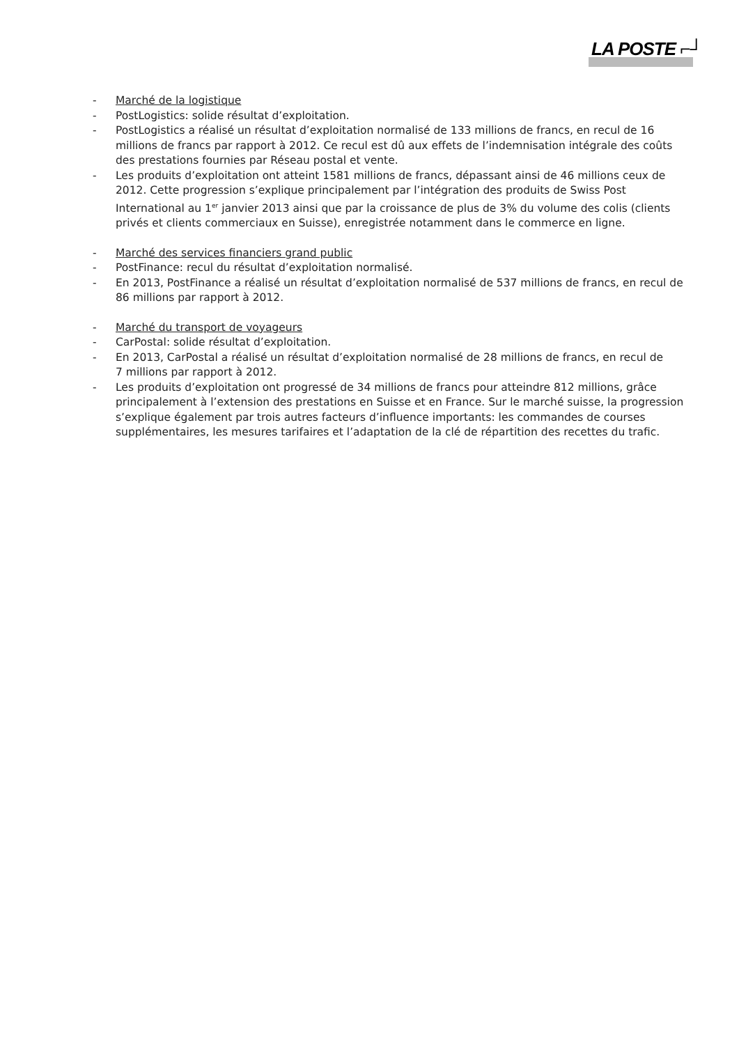LA POSTE ⌐┘
- Marché de la logistique
- PostLogistics: solide résultat d’exploitation.
- PostLogistics a réalisé un résultat d’exploitation normalisé de 133 millions de francs, en recul de 16 millions de francs par rapport à 2012. Ce recul est dû aux effets de l’indemnisation intégrale des coûts des prestations fournies par Réseau postal et vente.
- Les produits d’exploitation ont atteint 1581 millions de francs, dépassant ainsi de 46 millions ceux de 2012. Cette progression s’explique principalement par l’intégration des produits de Swiss Post International au 1<sup>er</sup> janvier 2013 ainsi que par la croissance de plus de 3% du volume des colis (clients privés et clients commerciaux en Suisse), enregistrée notamment dans le commerce en ligne.
- Marché des services financiers grand public
- PostFinance: recul du résultat d’exploitation normalisé.
- En 2013, PostFinance a réalisé un résultat d’exploitation normalisé de 537 millions de francs, en recul de 86 millions par rapport à 2012.
- Marché du transport de voyageurs
- CarPostal: solide résultat d’exploitation.
- En 2013, CarPostal a réalisé un résultat d’exploitation normalisé de 28 millions de francs, en recul de
7 millions par rapport à 2012.
- Les produits d’exploitation ont progressé de 34 millions de francs pour atteindre 812 millions, grâce principalement à l’extension des prestations en Suisse et en France. Sur le marché suisse, la progression s’explique également par trois autres facteurs d’influence importants: les commandes de courses supplémentaires, les mesures tarifaires et l’adaptation de la clé de répartition des recettes du trafic.